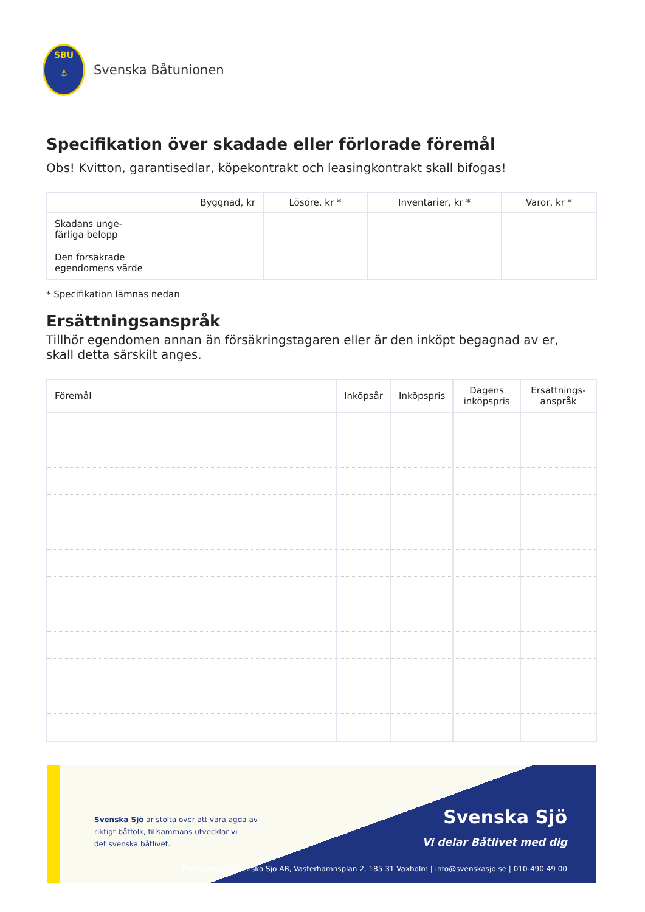SBU
⚓
Svenska Båtunionen
Specifikation över skadade eller förlorade föremål
Obs! Kvitton, garantisedlar, köpekontrakt och leasingkontrakt skall bifogas!
| Byggnad, kr | Lösöre, kr * | Inventarier, kr * | Varor, kr * |
| --- | --- | --- | --- |
| Skadans unge- färliga belopp | | | |
| Den försäkrade egendomens värde | | | |
* Specifikation lämnas nedan
Ersättningsanspråk
Tillhör egendomen annan än försäkringstagaren eller är den inköpt begagnad av er,
skall detta särskilt anges.
| Föremål | Inköpsår | Inköpspris | Dagens inköpspris | Ersättnings-anspråk |
| --- | --- | --- | --- | --- |
Svenska Sjö är stolta över att vara ägda av
riktigt båtfolk, tillsammans utvecklar vi
det svenska båtlivet.
Svenska Sjö
Vi delar Båtlivet med dig
Postadress: Svenska Sjö AB, Västerhamnsplan 2, 185 31 Vaxholm | info@svenskasjo.se | 010-490 49 00